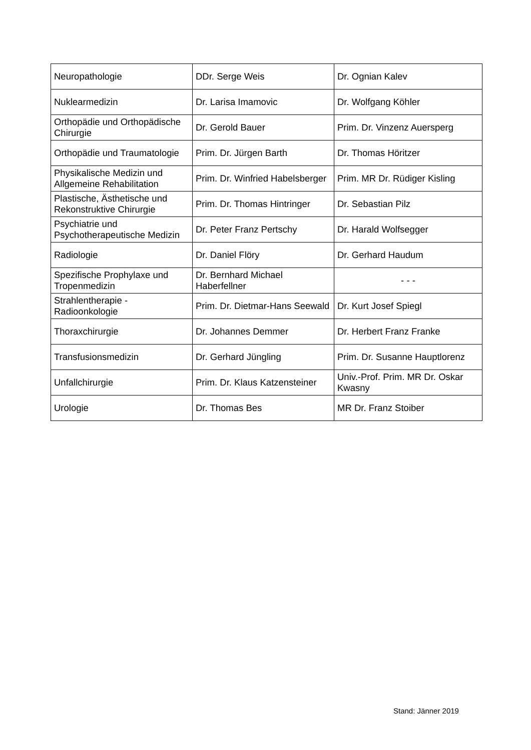| Neuropathologie | DDr. Serge Weis | Dr. Ognian Kalev |
| Nuklearmedizin | Dr. Larisa Imamovic | Dr. Wolfgang Köhler |
| Orthopädie und Orthopädische Chirurgie | Dr. Gerold Bauer | Prim. Dr. Vinzenz Auersperg |
| Orthopädie und Traumatologie | Prim. Dr. Jürgen Barth | Dr. Thomas Höritzer |
| Physikalische Medizin und Allgemeine Rehabilitation | Prim. Dr. Winfried Habelsberger | Prim. MR Dr. Rüdiger Kisling |
| Plastische, Ästhetische und Rekonstruktive Chirurgie | Prim. Dr. Thomas Hintringer | Dr. Sebastian Pilz |
| Psychiatrie und Psychotherapeutische Medizin | Dr. Peter Franz Pertschy | Dr. Harald Wolfsegger |
| Radiologie | Dr. Daniel Flöry | Dr. Gerhard Haudum |
| Spezifische Prophylaxe und Tropenmedizin | Dr. Bernhard Michael Haberfellner | - - - |
| Strahlentherapie - Radioonkologie | Prim. Dr. Dietmar-Hans Seewald | Dr. Kurt Josef Spiegl |
| Thoraxchirurgie | Dr. Johannes Demmer | Dr. Herbert Franz Franke |
| Transfusionsmedizin | Dr. Gerhard Jüngling | Prim. Dr. Susanne Hauptlorenz |
| Unfallchirurgie | Prim. Dr. Klaus Katzensteiner | Univ.-Prof. Prim. MR Dr. Oskar Kwasny |
| Urologie | Dr. Thomas Bes | MR Dr. Franz Stoiber |
Stand: Jänner 2019